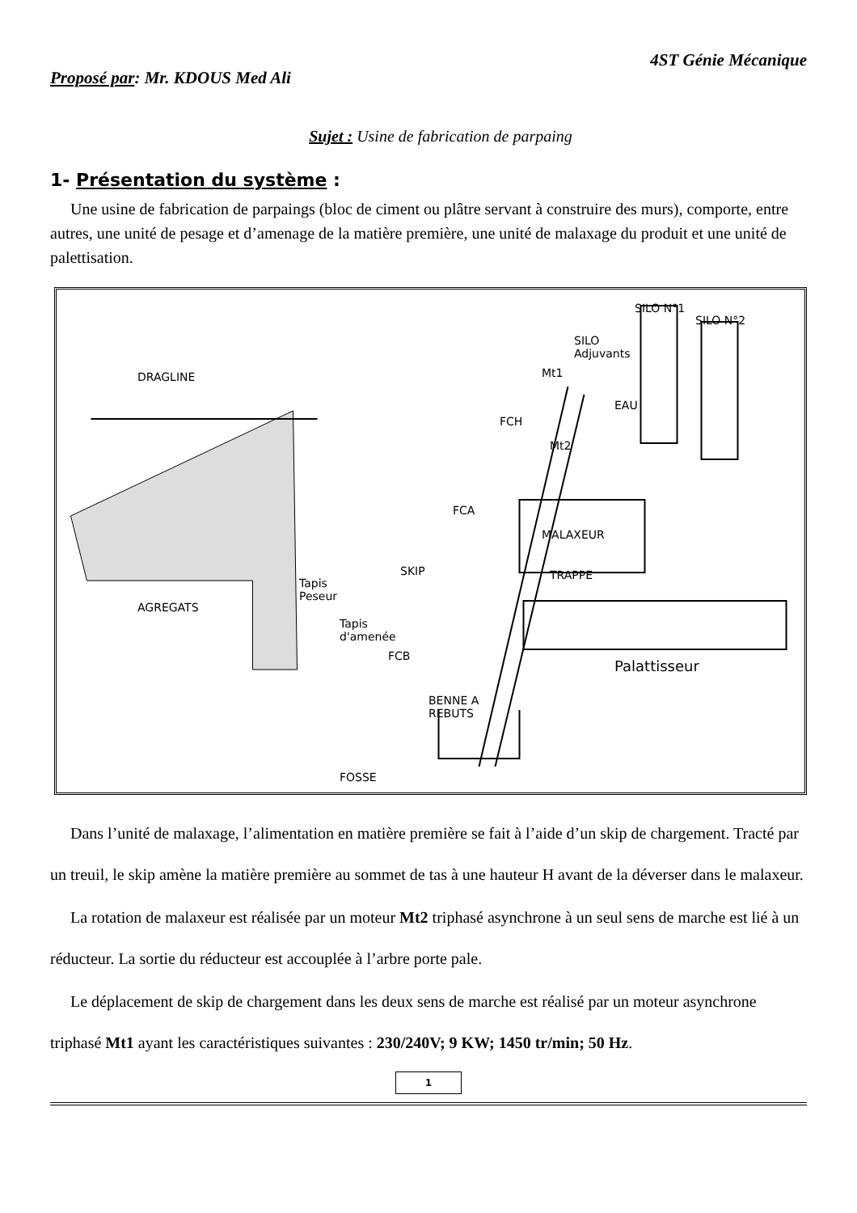Proposé par: Mr. KDOUS Med Ali 4ST Génie Mécanique
Sujet : Usine de fabrication de parpaing
1- Présentation du système :
Une usine de fabrication de parpaings (bloc de ciment ou plâtre servant à construire des murs), comporte, entre autres, une unité de pesage et d’amenage de la matière première, une unité de malaxage du produit et une unité de palettisation.
DRAGLINE
SILO N°1
SILO N°2
SILO
Adjuvants
Mt1
EAU
FCH
Mt2
FCA
MALAXEUR
SKIP TRAPPE
AGREGATS
Tapis
Peseur
Tapis
d'amenée
FCB
Palattisseur
BENNE A
REBUTS
FOSSE
Dans l’unité de malaxage, l’alimentation en matière première se fait à l’aide d’un skip de chargement. Tracté par un treuil, le skip amène la matière première au sommet de tas à une hauteur H avant de la déverser dans le malaxeur.
La rotation de malaxeur est réalisée par un moteur Mt2 triphasé asynchrone à un seul sens de marche est lié à un réducteur. La sortie du réducteur est accouplée à l’arbre porte pale.
Le déplacement de skip de chargement dans les deux sens de marche est réalisé par un moteur asynchrone triphasé Mt1 ayant les caractéristiques suivantes : 230/240V; 9 KW; 1450 tr/min; 50 Hz.
1